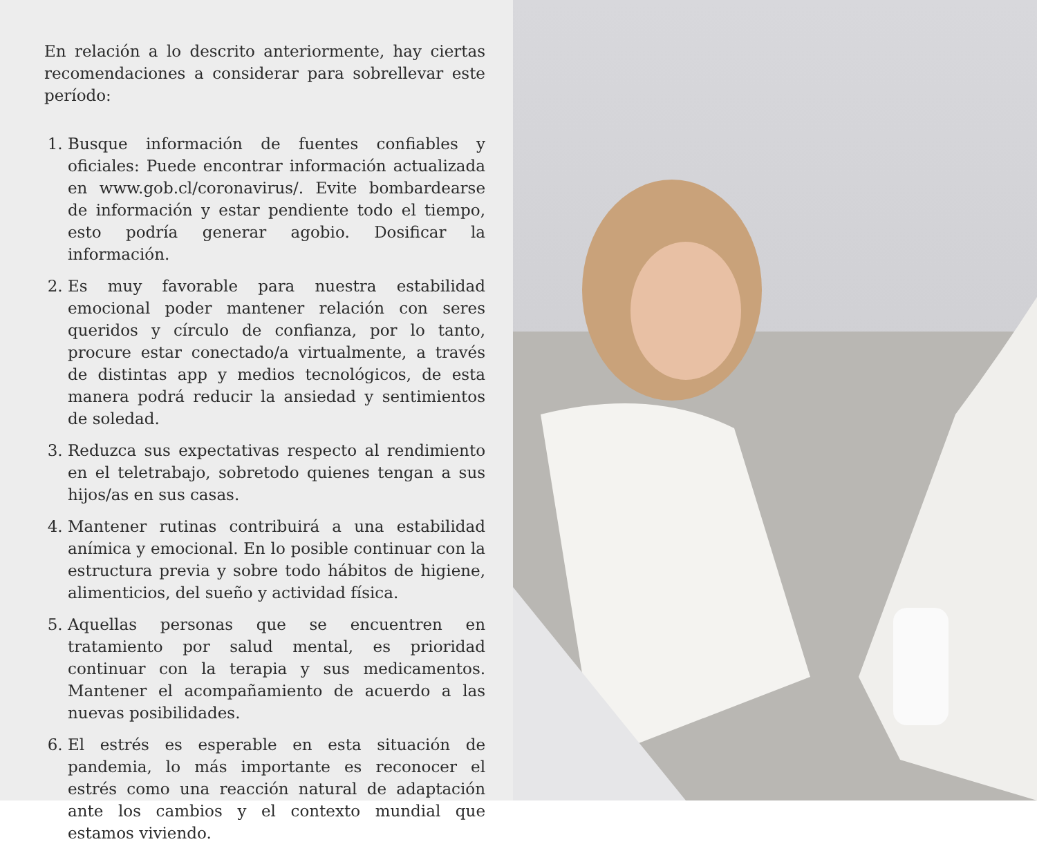En relación a lo descrito anteriormente, hay ciertas recomendaciones a considerar para sobrellevar este período:
1. Busque información de fuentes confiables y oficiales: Puede encontrar información actualizada en www.gob.cl/coronavirus/. Evite bombardearse de información y estar pendiente todo el tiempo, esto podría generar agobio. Dosificar la información.
2. Es muy favorable para nuestra estabilidad emocional poder mantener relación con seres queridos y círculo de confianza, por lo tanto, procure estar conectado/a virtualmente, a través de distintas app y medios tecnológicos, de esta manera podrá reducir la ansiedad y sentimientos de soledad.
3. Reduzca sus expectativas respecto al rendimiento en el teletrabajo, sobretodo quienes tengan a sus hijos/as en sus casas.
4. Mantener rutinas contribuirá a una estabilidad anímica y emocional. En lo posible continuar con la estructura previa y sobre todo hábitos de higiene, alimenticios, del sueño y actividad física.
5. Aquellas personas que se encuentren en tratamiento por salud mental, es prioridad continuar con la terapia y sus medicamentos. Mantener el acompañamiento de acuerdo a las nuevas posibilidades.
6. El estrés es esperable en esta situación de pandemia, lo más importante es reconocer el estrés como una reacción natural de adaptación ante los cambios y el contexto mundial que estamos viviendo.